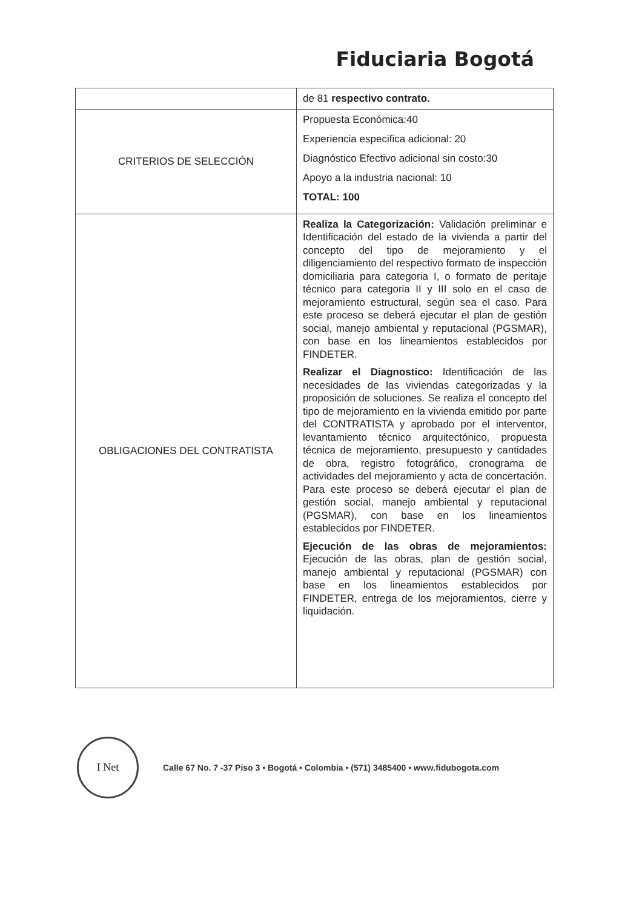Fiduciaria Bogotá
| | de 81 respectivo contrato. |
| CRITERIOS DE SELECCIÓN | Propuesta Económica:40 Experiencia especifica adicional: 20 Diagnóstico Efectivo adicional sin costo:30 Apoyo a la industria nacional: 10 TOTAL: 100 |
| OBLIGACIONES DEL CONTRATISTA | Realiza la Categorización: Validación preliminar e Identificación del estado de la vivienda a partir del concepto del tipo de mejoramiento y el diligenciamiento del respectivo formato de inspección domiciliaria para categoria I, o formato de peritaje técnico para categoria II y III solo en el caso de mejoramiento estructural, según sea el caso. Para este proceso se deberá ejecutar el plan de gestión social, manejo ambiental y reputacional (PGSMAR), con base en los lineamientos establecidos por FINDETER. Realizar el Diagnostico: Identificación de las necesidades de las viviendas categorizadas y la proposición de soluciones. Se realiza el concepto del tipo de mejoramiento en la vivienda emitido por parte del CONTRATISTA y aprobado por el interventor, levantamiento técnico arquitectónico, propuesta técnica de mejoramiento, presupuesto y cantidades de obra, registro fotográfico, cronograma de actividades del mejoramiento y acta de concertación. Para este proceso se deberá ejecutar el plan de gestión social, manejo ambiental y reputacional (PGSMAR), con base en los lineamientos establecidos por FINDETER. Ejecución de las obras de mejoramientos: Ejecución de las obras, plan de gestión social, manejo ambiental y reputacional (PGSMAR) con base en los lineamientos establecidos por FINDETER, entrega de los mejoramientos, cierre y liquidación. |
I Net
Calle 67 No. 7 -37 Piso 3 • Bogotá • Colombia • (571) 3485400 • www.fidubogota.com